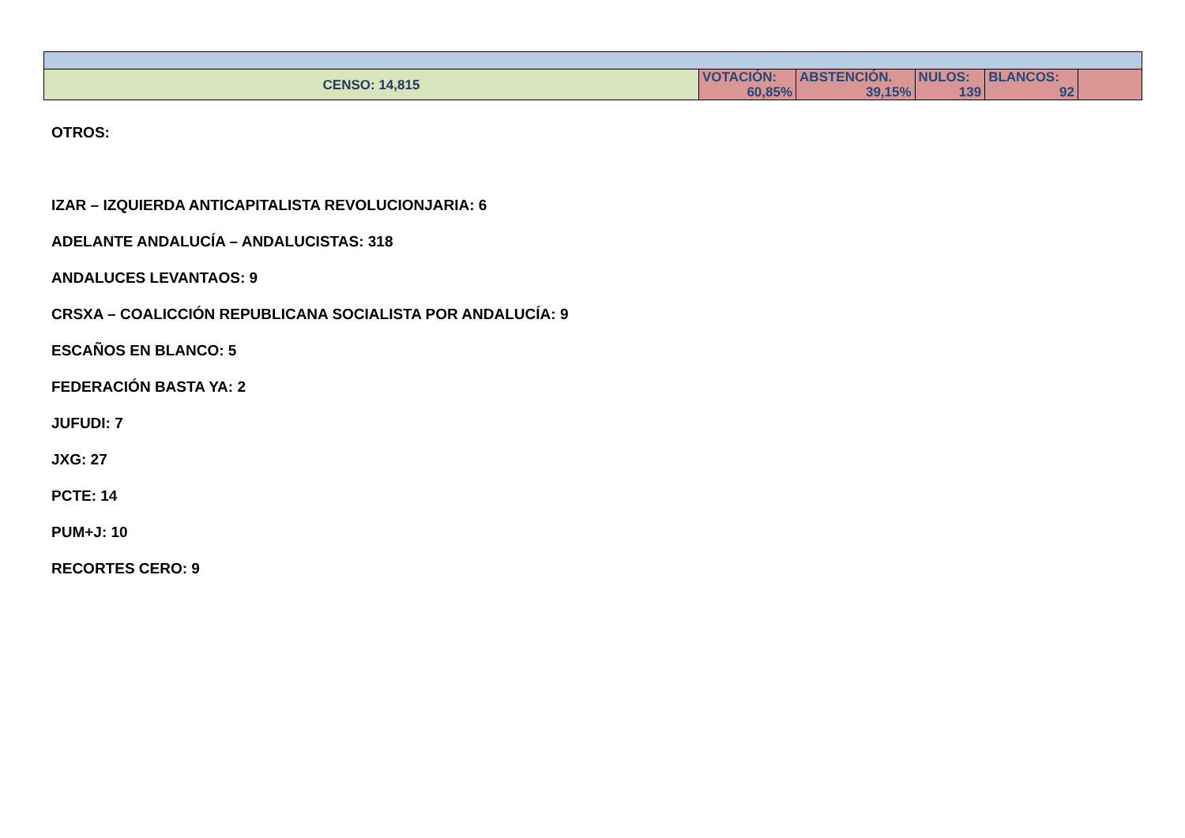| CENSO: 14,815 | VOTACIÓN: 60,85% | ABSTENCIÓN. 39,15% | NULOS: 139 | BLANCOS: 92 | |
OTROS:
IZAR – IZQUIERDA ANTICAPITALISTA REVOLUCIONJARIA: 6
ADELANTE ANDALUCÍA – ANDALUCISTAS: 318
ANDALUCES LEVANTAOS: 9
CRSXA – COALICCIÓN REPUBLICANA SOCIALISTA POR ANDALUCÍA: 9
ESCAÑOS EN BLANCO: 5
FEDERACIÓN BASTA YA: 2
JUFUDI: 7
JXG: 27
PCTE: 14
PUM+J: 10
RECORTES CERO: 9